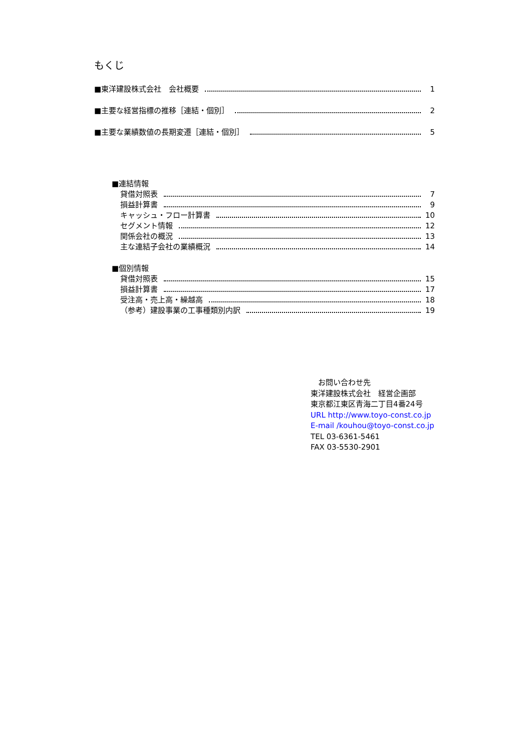もくじ
■東洋建設株式会社　会社概要 1
■主要な経営指標の推移［連結・個別］ 2
■主要な業績数値の長期変遷［連結・個別］ 5
■連結情報
貸借対照表 7
損益計算書 9
キャッシュ・フロー計算書 10
セグメント情報 12
関係会社の概況 13
主な連結子会社の業績概況 14
■個別情報
貸借対照表 15
損益計算書 17
受注高・売上高・繰越高 18
（参考）建設事業の工事種類別内訳 19
　お問い合わせ先
東洋建設株式会社　経営企画部
東京都江東区青海二丁目4番24号
URL http://www.toyo-const.co.jp
E-mail /kouhou@toyo-const.co.jp
TEL 03-6361-5461
FAX 03-5530-2901